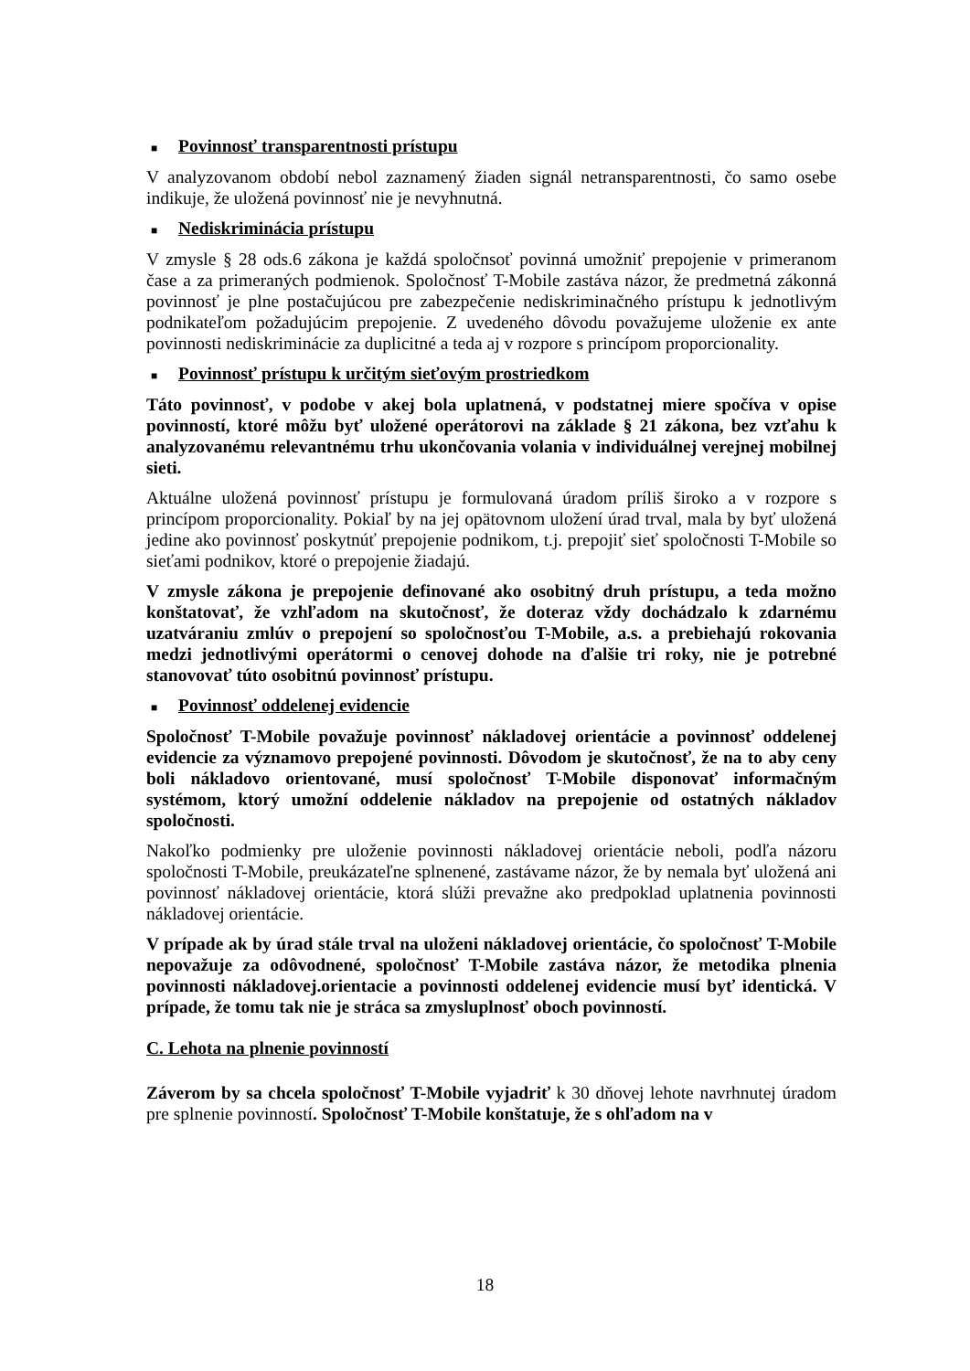■ Povinnosť transparentnosti prístupu
V analyzovanom období nebol zaznamený žiaden signál netransparentnosti, čo samo osebe indikuje, že uložená povinnosť nie je nevyhnutná.
■ Nediskriminácia prístupu
V zmysle § 28 ods.6 zákona je každá spoločnsoť povinná umožniť prepojenie v primeranom čase a za primeraných podmienok. Spoločnosť T-Mobile zastáva názor, že predmetná zákonná povinnosť je plne postačujúcou pre zabezpečenie nediskriminačného prístupu k jednotlivým podnikateľom požadujúcim prepojenie. Z uvedeného dôvodu považujeme uloženie ex ante povinnosti nediskriminácie za duplicitné a teda aj v rozpore s princípom proporcionality.
■ Povinnosť prístupu k určitým sieťovým prostriedkom
Táto povinnosť, v podobe v akej bola uplatnená, v podstatnej miere spočíva v opise povinností, ktoré môžu byť uložené operátorovi na základe § 21 zákona, bez vzťahu k analyzovanému relevantnému trhu ukončovania volania v individuálnej verejnej mobilnej sieti.
Aktuálne uložená povinnosť prístupu je formulovaná úradom príliš široko a v rozpore s princípom proporcionality. Pokiaľ by na jej opätovnom uložení úrad trval, mala by byť uložená jedine ako povinnosť poskytnúť prepojenie podnikom, t.j. prepojiť sieť spoločnosti T-Mobile so sieťami podnikov, ktoré o prepojenie žiadajú.
V zmysle zákona je prepojenie definované ako osobitný druh prístupu, a teda možno konštatovať, že vzhľadom na skutočnosť, že doteraz vždy dochádzalo k zdarnému uzatváraniu zmlúv o prepojení so spoločnosťou T-Mobile, a.s. a prebiehajú rokovania medzi jednotlivými operátormi o cenovej dohode na ďalšie tri roky, nie je potrebné stanovovať túto osobitnú povinnosť prístupu.
■ Povinnosť oddelenej evidencie
Spoločnosť T-Mobile považuje povinnosť nákladovej orientácie a povinnosť oddelenej evidencie za významovo prepojené povinnosti. Dôvodom je skutočnosť, že na to aby ceny boli nákladovo orientované, musí spoločnosť T-Mobile disponovať informačným systémom, ktorý umožní oddelenie nákladov na prepojenie od ostatných nákladov spoločnosti.
Nakoľko podmienky pre uloženie povinnosti nákladovej orientácie neboli, podľa názoru spoločnosti T-Mobile, preukázateľne splnenené, zastávame názor, že by nemala byť uložená ani povinnosť nákladovej orientácie, ktorá slúži prevažne ako predpoklad uplatnenia povinnosti nákladovej orientácie.
V prípade ak by úrad stále trval na uloženi nákladovej orientácie, čo spoločnosť T-Mobile nepovažuje za odôvodnené, spoločnosť T-Mobile zastáva názor, že metodika plnenia povinnosti nákladovej.orientacie a povinnosti oddelenej evidencie musí byť identická. V prípade, že tomu tak nie je stráca sa zmysluplnosť oboch povinností.
C. Lehota na plnenie povinností
Záverom by sa chcela spoločnosť T-Mobile vyjadriť k 30 dňovej lehote navrhnutej úradom pre splnenie povinností. Spoločnosť T-Mobile konštatuje, že s ohľadom na v
18